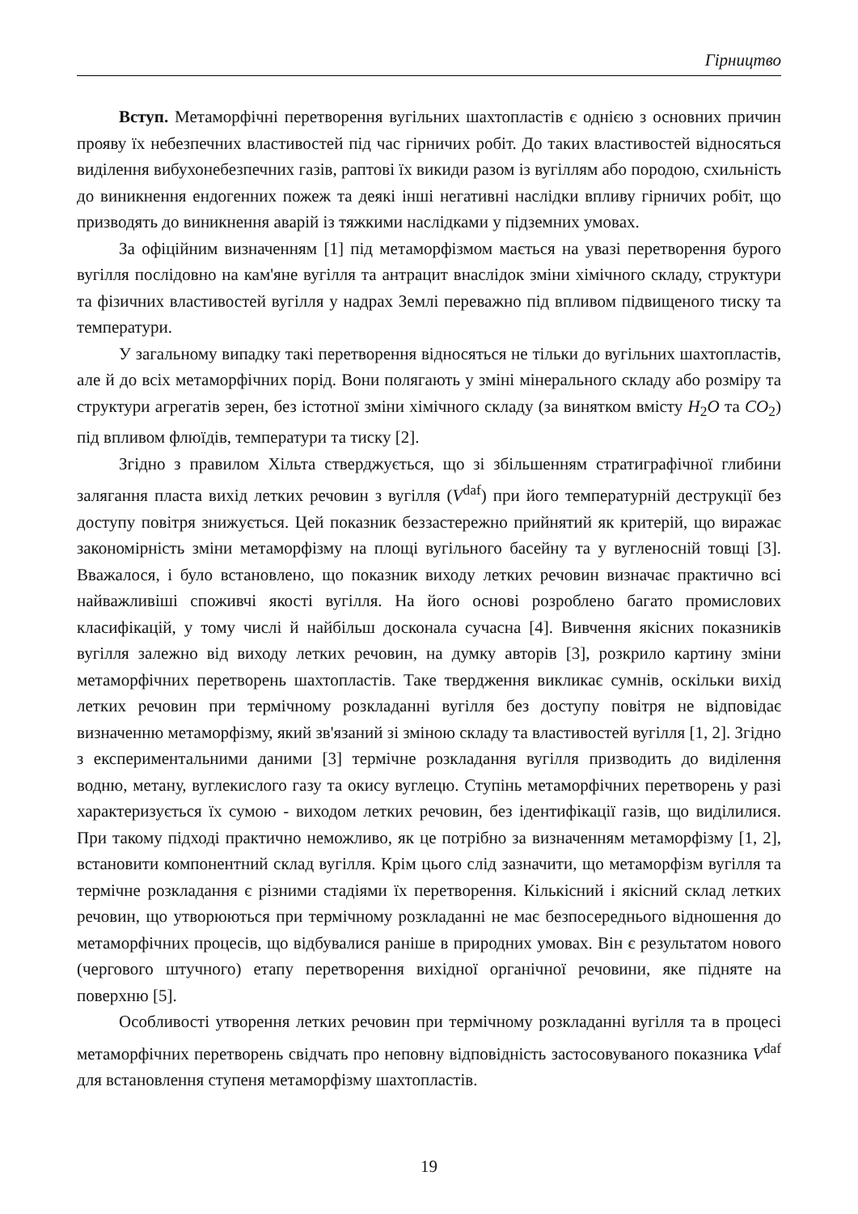Гірництво
Вступ. Метаморфічні перетворення вугільних шахтопластів є однією з основних причин прояву їх небезпечних властивостей під час гірничих робіт. До таких властивостей відносяться виділення вибухонебезпечних газів, раптові їх викиди разом із вугіллям або породою, схильність до виникнення ендогенних пожеж та деякі інші негативні наслідки впливу гірничих робіт, що призводять до виникнення аварій із тяжкими наслідками у підземних умовах.
За офіційним визначенням [1] під метаморфізмом мається на увазі перетворення бурого вугілля послідовно на кам'яне вугілля та антрацит внаслідок зміни хімічного складу, структури та фізичних властивостей вугілля у надрах Землі переважно під впливом підвищеного тиску та температури.
У загальному випадку такі перетворення відносяться не тільки до вугільних шахтопластів, але й до всіх метаморфічних порід. Вони полягають у зміні мінерального складу або розміру та структури агрегатів зерен, без істотної зміни хімічного складу (за винятком вмісту H<sub>2</sub>O та CO<sub>2</sub>) під впливом флюїдів, температури та тиску [2].
Згідно з правилом Хільта стверджується, що зі збільшенням стратиграфічної глибини залягання пласта вихід летких речовин з вугілля (V<sup>daf</sup>) при його температурній деструкції без доступу повітря знижується. Цей показник беззастережно прийнятий як критерій, що виражає закономірність зміни метаморфізму на площі вугільного басейну та у вугленосній товщі [3]. Вважалося, і було встановлено, що показник виходу летких речовин визначає практично всі найважливіші споживчі якості вугілля. На його основі розроблено багато промислових класифікацій, у тому числі й найбільш досконала сучасна [4]. Вивчення якісних показників вугілля залежно від виходу летких речовин, на думку авторів [3], розкрило картину зміни метаморфічних перетворень шахтопластів. Таке твердження викликає сумнів, оскільки вихід летких речовин при термічному розкладанні вугілля без доступу повітря не відповідає визначенню метаморфізму, який зв'язаний зі зміною складу та властивостей вугілля [1, 2]. Згідно з експериментальними даними [3] термічне розкладання вугілля призводить до виділення водню, метану, вуглекислого газу та окису вуглецю. Ступінь метаморфічних перетворень у разі характеризується їх сумою - виходом летких речовин, без ідентифікації газів, що виділилися. При такому підході практично неможливо, як це потрібно за визначенням метаморфізму [1, 2], встановити компонентний склад вугілля. Крім цього слід зазначити, що метаморфізм вугілля та термічне розкладання є різними стадіями їх перетворення. Кількісний і якісний склад летких речовин, що утворюються при термічному розкладанні не має безпосереднього відношення до метаморфічних процесів, що відбувалися раніше в природних умовах. Він є результатом нового (чергового штучного) етапу перетворення вихідної органічної речовини, яке підняте на поверхню [5].
Особливості утворення летких речовин при термічному розкладанні вугілля та в процесі метаморфічних перетворень свідчать про неповну відповідність застосовуваного показника V<sup>daf</sup> для встановлення ступеня метаморфізму шахтопластів.
19